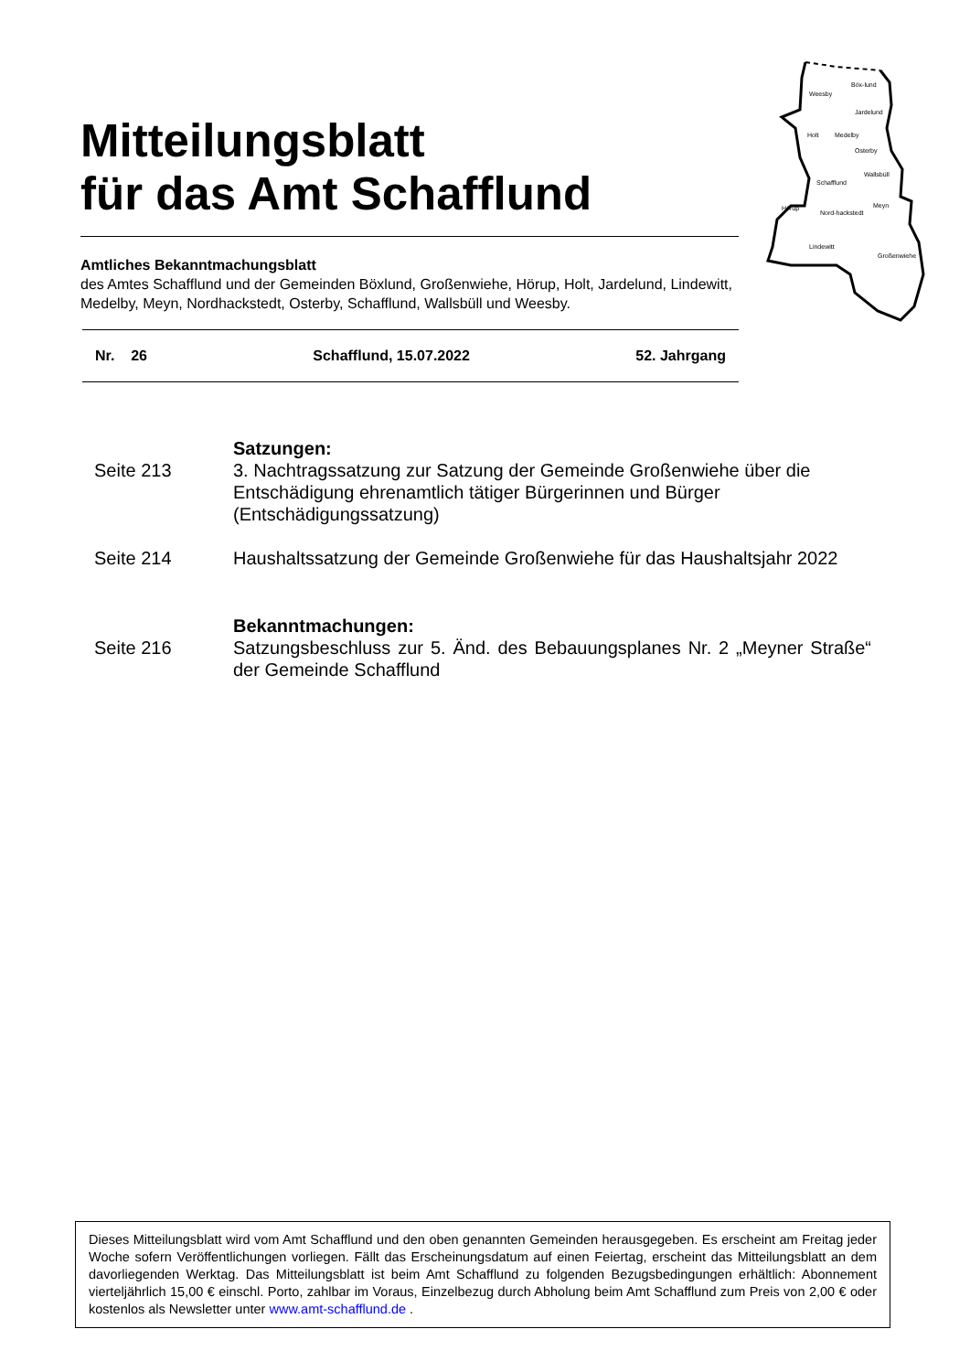Mitteilungsblatt
für das Amt Schafflund
Weesby
Böx-lund
Jardelund
Holt
Medelby
Osterby
Schafflund
Wallsbüll
Meyn
Hörup
Nord-hackstedt
Lindewitt
Großenwiehe
Amtliches Bekanntmachungsblatt
des Amtes Schafflund und der Gemeinden Böxlund, Großenwiehe, Hörup, Holt, Jardelund, Lindewitt, Medelby, Meyn, Nordhackstedt, Osterby, Schafflund, Wallsbüll und Weesby.
Nr. 26 Schafflund, 15.07.2022 52. Jahrgang
Satzungen:
Seite 213 3. Nachtragssatzung zur Satzung der Gemeinde Großenwiehe über die Entschädigung ehrenamtlich tätiger Bürgerinnen und Bürger (Entschädigungssatzung)
Seite 214 Haushaltssatzung der Gemeinde Großenwiehe für das Haushaltsjahr 2022
Bekanntmachungen:
Seite 216 Satzungsbeschluss zur 5. Änd. des Bebauungsplanes Nr. 2 „Meyner Straße“ der Gemeinde Schafflund
Dieses Mitteilungsblatt wird vom Amt Schafflund und den oben genannten Gemeinden herausgegeben. Es erscheint am Freitag jeder Woche sofern Veröffentlichungen vorliegen. Fällt das Erscheinungsdatum auf einen Feiertag, erscheint das Mitteilungsblatt an dem davorliegenden Werktag. Das Mitteilungsblatt ist beim Amt Schafflund zu folgenden Bezugsbedingungen erhältlich: Abonnement vierteljährlich 15,00 € einschl. Porto, zahlbar im Voraus, Einzelbezug durch Abholung beim Amt Schafflund zum Preis von 2,00 € oder kostenlos als Newsletter unter www.amt-schafflund.de .